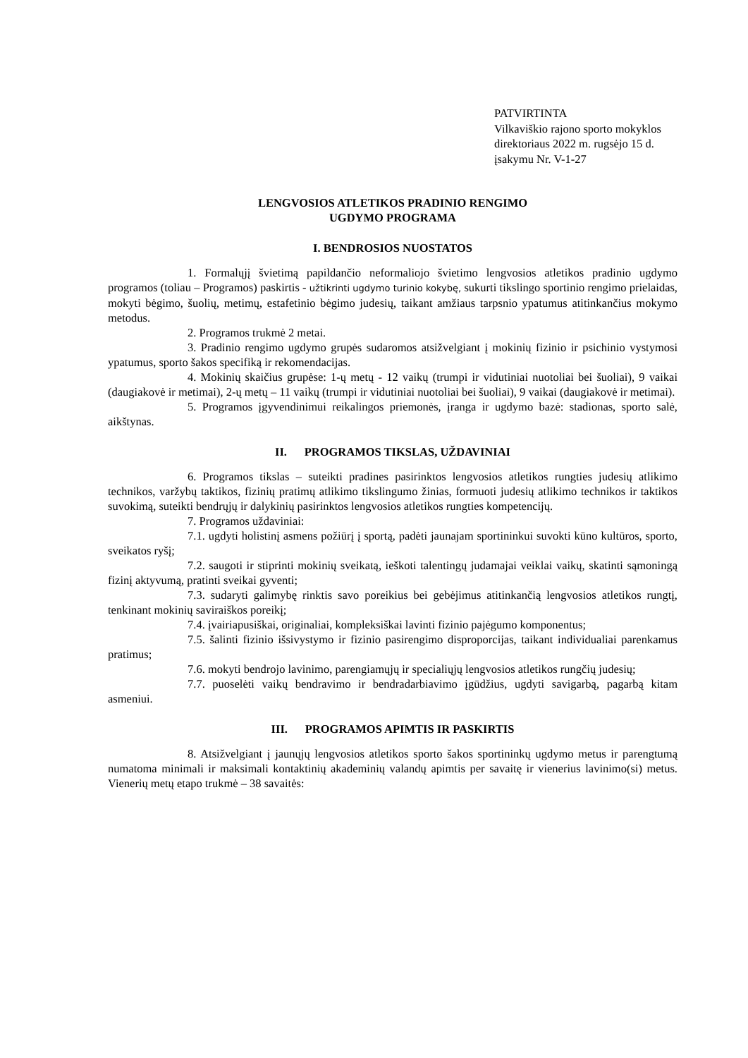PATVIRTINTA
Vilkaviškio rajono sporto mokyklos
direktoriaus 2022 m. rugsėjo 15 d.
įsakymu Nr. V-1-27
LENGVOSIOS ATLETIKOS PRADINIO RENGIMO
UGDYMO PROGRAMA
I. BENDROSIOS NUOSTATOS
1. Formalųjį švietimą papildančio neformaliojo švietimo lengvosios atletikos pradinio ugdymo programos (toliau – Programos) paskirtis - užtikrinti ugdymo turinio kokybę, sukurti tikslingo sportinio rengimo prielaidas, mokyti bėgimo, šuolių, metimų, estafetinio bėgimo judesių, taikant amžiaus tarpsnio ypatumus atitinkančius mokymo metodus.
2. Programos trukmė 2 metai.
3. Pradinio rengimo ugdymo grupės sudaromos atsižvelgiant į mokinių fizinio ir psichinio vystymosi ypatumus, sporto šakos specifiką ir rekomendacijas.
4. Mokinių skaičius grupėse: 1-ų metų - 12 vaikų (trumpi ir vidutiniai nuotoliai bei šuoliai), 9 vaikai (daugiakovė ir metimai), 2-ų metų – 11 vaikų (trumpi ir vidutiniai nuotoliai bei šuoliai), 9 vaikai (daugiakovė ir metimai).
5. Programos įgyvendinimui reikalingos priemonės, įranga ir ugdymo bazė: stadionas, sporto salė, aikštynas.
II. PROGRAMOS TIKSLAS, UŽDAVINIAI
6. Programos tikslas – suteikti pradines pasirinktos lengvosios atletikos rungties judesių atlikimo technikos, varžybų taktikos, fizinių pratimų atlikimo tikslingumo žinias, formuoti judesių atlikimo technikos ir taktikos suvokimą, suteikti bendrųjų ir dalykinių pasirinktos lengvosios atletikos rungties kompetencijų.
7. Programos uždaviniai:
7.1. ugdyti holistinį asmens požiūrį į sportą, padėti jaunajam sportininkui suvokti kūno kultūros, sporto, sveikatos ryšį;
7.2. saugoti ir stiprinti mokinių sveikatą, ieškoti talentingų judamajai veiklai vaikų, skatinti sąmoningą fizinį aktyvumą, pratinti sveikai gyventi;
7.3. sudaryti galimybę rinktis savo poreikius bei gebėjimus atitinkančią lengvosios atletikos rungtį, tenkinant mokinių saviraiškos poreikį;
7.4. įvairiapusiškai, originaliai, kompleksiškai lavinti fizinio pajėgumo komponentus;
7.5. šalinti fizinio išsivystymo ir fizinio pasirengimo disproporcijas, taikant individualiai parenkamus pratimus;
7.6. mokyti bendrojo lavinimo, parengiamųjų ir specialiųjų lengvosios atletikos rungčių judesių;
7.7. puoselėti vaikų bendravimo ir bendradarbiavimo įgūdžius, ugdyti savigarbą, pagarbą kitam asmeniui.
III. PROGRAMOS APIMTIS IR PASKIRTIS
8. Atsižvelgiant į jaunųjų lengvosios atletikos sporto šakos sportininkų ugdymo metus ir parengtumą numatoma minimali ir maksimali kontaktinių akademinių valandų apimtis per savaitę ir vienerius lavinimo(si) metus. Vienerių metų etapo trukmė – 38 savaitės: